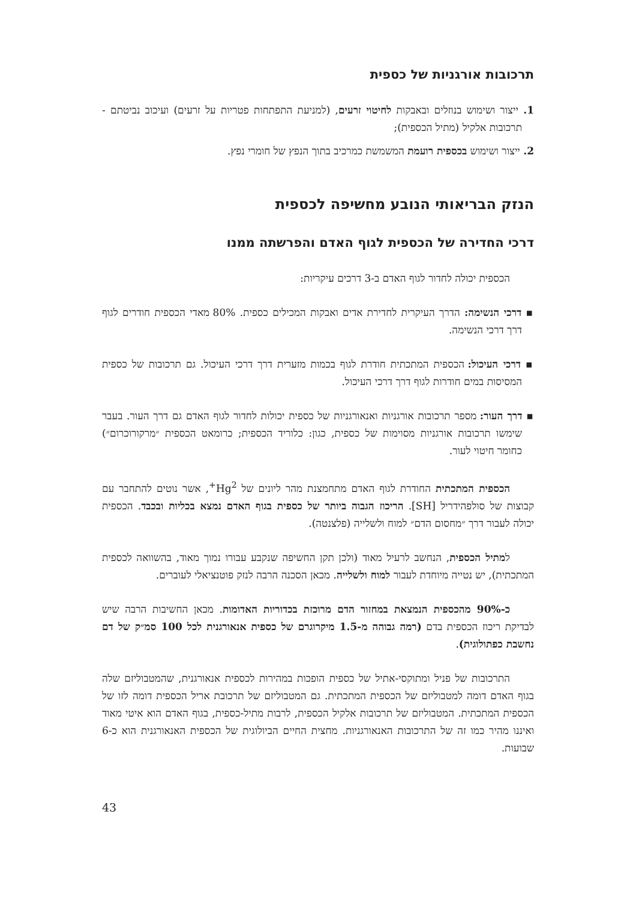תרכובות אורגניות של כספית
1. ייצור ושימוש בנוזלים ובאבקות לחיטוי זרעים, (למניעת התפתחות פטריות על זרעים) ועיכוב נביטתם - תרכובות אלקיל (מתיל הכספית);
2. ייצור ושימוש בכספית רועמת המשמשת כמרכיב בתוך הנפץ של חומרי נפץ.
הנזק הבריאותי הנובע מחשיפה לכספית
דרכי החדירה של הכספית לגוף האדם והפרשתה ממנו
הכספית יכולה לחדור לגוף האדם ב-3 דרכים עיקריות:
▪ דרכי הנשימה: הדרך העיקרית לחדירת אדים ואבקות המכילים כספית. 80% מאדי הכספית חודרים לגוף דרך דרכי הנשימה.
▪ דרכי העיכול: הכספית המתכתית חודרת לגוף בכמות מזערית דרך דרכי העיכול. גם תרכובות של כספית המסיסות במים חודרות לגוף דרך דרכי העיכול.
▪ דרך העור: מספר תרכובות אורגניות ואנאורגניות של כספית יכולות לחדור לגוף האדם גם דרך העור. בעבר שימשו תרכובות אורגניות מסוימות של כספית, כגון: כלוריד הכספית; כרומאט הכספית ״מרקורוכרום״) כחומר חיטוי לעור.
הכספית המתכתית החודרת לגוף האדם מתחמצנת מהר ליונים של Hg<sup>2+</sup>, אשר נוטים להתחבר עם קבוצות של סולפהידריל [SH]. הריכוז הגבוה ביותר של כספית בגוף האדם נמצא בכליות ובכבד. הכספית יכולה לעבור דרך ״מחסום הדם״ למוח ולשלייה (פלצנטה).
למתיל הכספית, הנחשב לרעיל מאוד (ולכן תקן החשיפה שנקבע עבורו נמוך מאוד, בהשוואה לכספית המתכתית), יש נטייה מיוחדת לעבור למוח ולשלייה. מכאן הסכנה הרבה לנזק פוטנציאלי לעוברים.
כ-90% מהכספית הנמצאת במחזור הדם מרוכזת בכדוריות האדומות. מכאן החשיבות הרבה שיש לבדיקת ריכוז הכספית בדם (רמה גבוהה מ-1.5 מיקרוגרם של כספית אנאורגנית לכל 100 סמ״ק של דם נחשבת כפתולוגית).
התרכובות של פניל ומתוקסי-אתיל של כספית הופכות במהירות לכספית אנאורגנית, שהמטבוליזם שלה בגוף האדם דומה למטבוליזם של הכספית המתכתית. גם המטבוליזם של תרכובת אריל הכספית דומה לזו של הכספית המתכתית. המטבוליזם של תרכובות אלקיל הכספית, לרבות מתיל-כספית, בגוף האדם הוא איטי מאוד ואיננו מהיר כמו זה של התרכובות האנאורגניות. מחצית החיים הביולוגית של הכספית האנאורגנית הוא כ-6 שבועות.
43